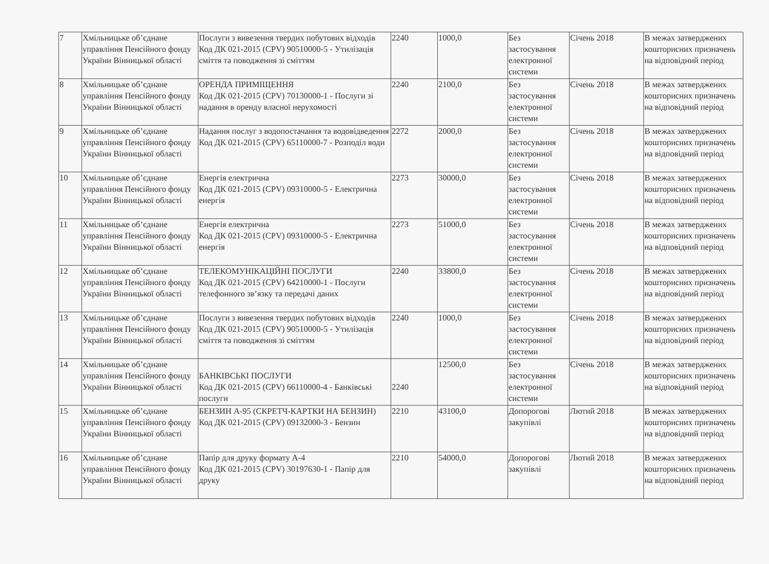| 7 | Хмільницьке об’єднане управління Пенсійного фонду України Вінницької області | Послуги з вивезення твердих побутових відходів Код ДК 021-2015 (CPV) 90510000-5 - Утилізація сміття та поводження зі сміттям | 2240 | 1000,0 | Без застосування електронної системи | Січень 2018 | В межах затверджених кошторисних призначень на відповідний період |
| 8 | Хмільницьке об’єднане управління Пенсійного фонду України Вінницької області | ОРЕНДА ПРИМІЩЕННЯ Код ДК 021-2015 (CPV) 70130000-1 - Послуги зі надання в оренду власної нерухомості | 2240 | 2100,0 | Без застосування електронної системи | Січень 2018 | В межах затверджених кошторисних призначень на відповідний період |
| 9 | Хмільницьке об’єднане управління Пенсійного фонду України Вінницької області | Надання послуг з водопостачання та водовідведення Код ДК 021-2015 (CPV) 65110000-7 - Розподіл води | 2272 | 2000,0 | Без застосування електронної системи | Січень 2018 | В межах затверджених кошторисних призначень на відповідний період |
| 10 | Хмільницьке об’єднане управління Пенсійного фонду України Вінницької області | Енергія електрична Код ДК 021-2015 (CPV) 09310000-5 - Електрична енергія | 2273 | 30000,0 | Без застосування електронної системи | Січень 2018 | В межах затверджених кошторисних призначень на відповідний період |
| 11 | Хмільницьке об’єднане управління Пенсійного фонду України Вінницької області | Енергія електрична Код ДК 021-2015 (CPV) 09310000-5 - Електрична енергія | 2273 | 51000,0 | Без застосування електронної системи | Січень 2018 | В межах затверджених кошторисних призначень на відповідний період |
| 12 | Хмільницьке об’єднане управління Пенсійного фонду України Вінницької області | ТЕЛЕКОМУНІКАЦІЙНІ ПОСЛУГИ Код ДК 021-2015 (CPV) 64210000-1 - Послуги телефонного зв’язку та передачі даних | 2240 | 33800,0 | Без застосування електронної системи | Січень 2018 | В межах затверджених кошторисних призначень на відповідний період |
| 13 | Хмільницьке об’єднане управління Пенсійного фонду України Вінницької області | Послуги з вивезення твердих побутових відходів Код ДК 021-2015 (CPV) 90510000-5 - Утилізація сміття та поводження зі сміттям | 2240 | 1000,0 | Без застосування електронної системи | Січень 2018 | В межах затверджених кошторисних призначень на відповідний період |
| 14 | Хмільницьке об’єднане управління Пенсійного фонду України Вінницької області | БАНКІВСЬКІ ПОСЛУГИ Код ДК 021-2015 (CPV) 66110000-4 - Банківські послуги | 2240 | 12500,0 | Без застосування електронної системи | Січень 2018 | В межах затверджених кошторисних призначень на відповідний період |
| 15 | Хмільницьке об’єднане управління Пенсійного фонду України Вінницької області | БЕНЗИН А-95 (СКРЕТЧ-КАРТКИ НА БЕНЗИН) Код ДК 021-2015 (CPV) 09132000-3 - Бензин | 2210 | 43100,0 | Допорогові закупівлі | Лютий 2018 | В межах затверджених кошторисних призначень на відповідний період |
| 16 | Хмільницьке об’єднане управління Пенсійного фонду України Вінницької області | Папір для друку формату А-4 Код ДК 021-2015 (CPV) 30197630-1 - Папір для друку | 2210 | 54000,0 | Допорогові закупівлі | Лютий 2018 | В межах затверджених кошторисних призначень на відповідний період |